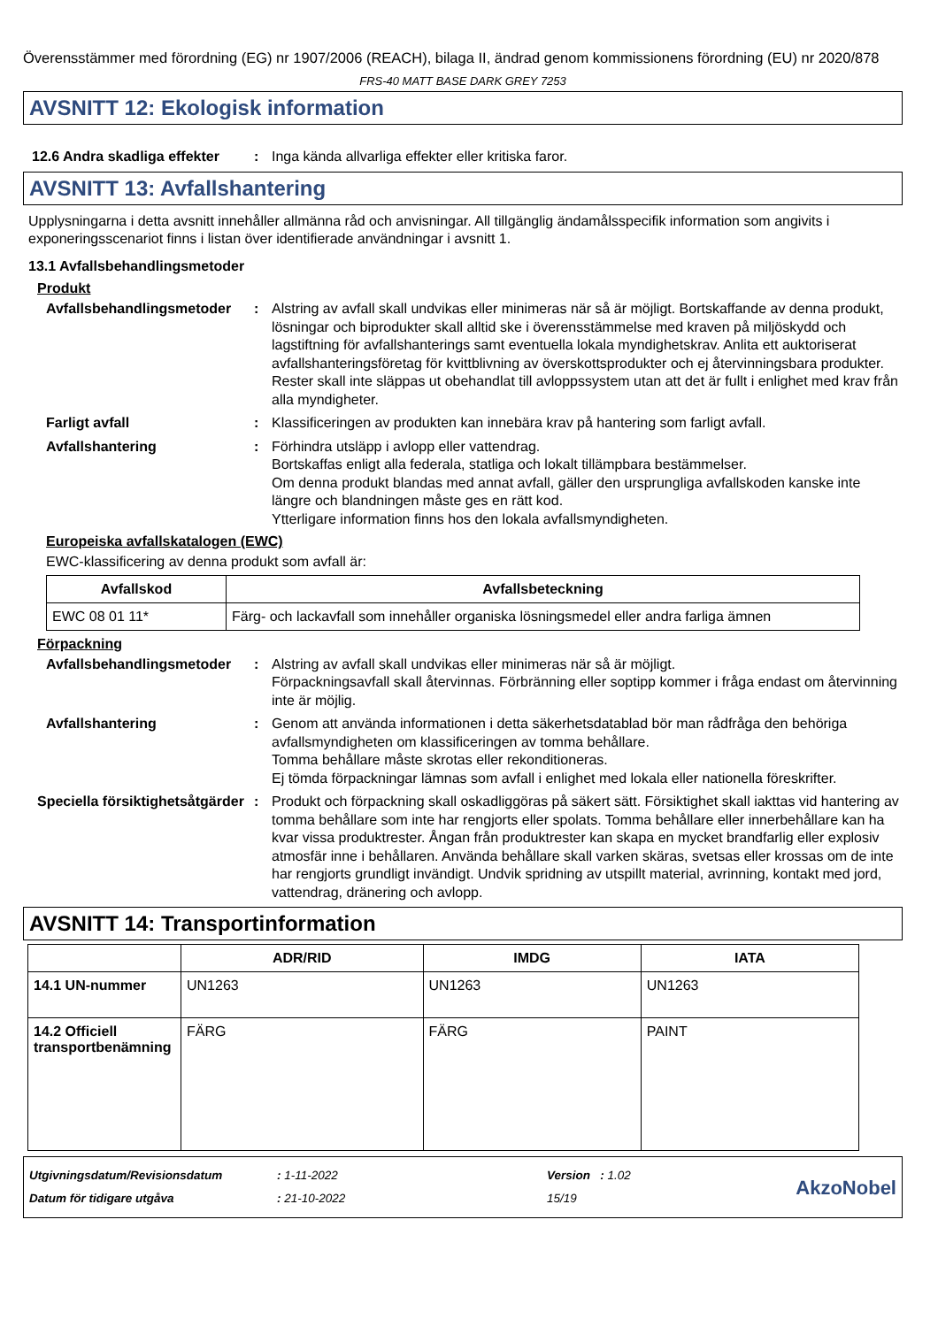Överensstämmer med förordning (EG) nr 1907/2006 (REACH), bilaga II, ändrad genom kommissionens förordning (EU) nr 2020/878
FRS-40 MATT BASE DARK GREY 7253
AVSNITT 12: Ekologisk information
12.6 Andra skadliga effekter
: Inga kända allvarliga effekter eller kritiska faror.
AVSNITT 13: Avfallshantering
Upplysningarna i detta avsnitt innehåller allmänna råd och anvisningar. All tillgänglig ändamålsspecifik information som angivits i exponeringsscenariot finns i listan över identifierade användningar i avsnitt 1.
13.1 Avfallsbehandlingsmetoder
Produkt
Avfallsbehandlingsmetoder
: Alstring av avfall skall undvikas eller minimeras när så är möjligt. Bortskaffande av denna produkt, lösningar och biprodukter skall alltid ske i överensstämmelse med kraven på miljöskydd och lagstiftning för avfallshanterings samt eventuella lokala myndighetskrav. Anlita ett auktoriserat avfallshanteringsföretag för kvittblivning av överskottsprodukter och ej återvinningsbara produkter. Rester skall inte släppas ut obehandlat till avloppssystem utan att det är fullt i enlighet med krav från alla myndigheter.
Farligt avfall : Klassificeringen av produkten kan innebära krav på hantering som farligt avfall.
Avfallshantering : Förhindra utsläpp i avlopp eller vattendrag.
Bortskaffas enligt alla federala, statliga och lokalt tillämpbara bestämmelser.
Om denna produkt blandas med annat avfall, gäller den ursprungliga avfallskoden kanske inte längre och blandningen måste ges en rätt kod.
Ytterligare information finns hos den lokala avfallsmyndigheten.
Europeiska avfallskatalogen (EWC)
EWC-klassificering av denna produkt som avfall är:
| Avfallskod | Avfallsbeteckning |
| --- | --- |
| EWC 08 01 11* | Färg- och lackavfall som innehåller organiska lösningsmedel eller andra farliga ämnen |
Förpackning
Avfallsbehandlingsmetoder
: Alstring av avfall skall undvikas eller minimeras när så är möjligt.
Förpackningsavfall skall återvinnas. Förbränning eller soptipp kommer i fråga endast om återvinning inte är möjlig.
Avfallshantering : Genom att använda informationen i detta säkerhetsdatablad bör man rådfråga den behöriga avfallsmyndigheten om klassificeringen av tomma behållare.
Tomma behållare måste skrotas eller rekonditioneras.
Ej tömda förpackningar lämnas som avfall i enlighet med lokala eller nationella föreskrifter.
Speciella försiktighetsåtgärder
: Produkt och förpackning skall oskadliggöras på säkert sätt. Försiktighet skall iakttas vid hantering av tomma behållare som inte har rengjorts eller spolats. Tomma behållare eller innerbehållare kan ha kvar vissa produktrester. Ångan från produktrester kan skapa en mycket brandfarlig eller explosiv atmosfär inne i behållaren. Använda behållare skall varken skäras, svetsas eller krossas om de inte har rengjorts grundligt invändigt. Undvik spridning av utspillt material, avrinning, kontakt med jord, vattendrag, dränering och avlopp.
AVSNITT 14: Transportinformation
| | ADR/RID | IMDG | IATA |
| --- | --- | --- | --- |
| 14.1 UN-nummer | UN1263 | UN1263 | UN1263 |
| 14.2 Officiell transportbenämning | FÄRG | FÄRG | PAINT |
Utgivningsdatum/Revisionsdatum
Datum för tidigare utgåva
: 1-11-2022
: 21-10-2022
Version : 1.02
15/19
AkzoNobel